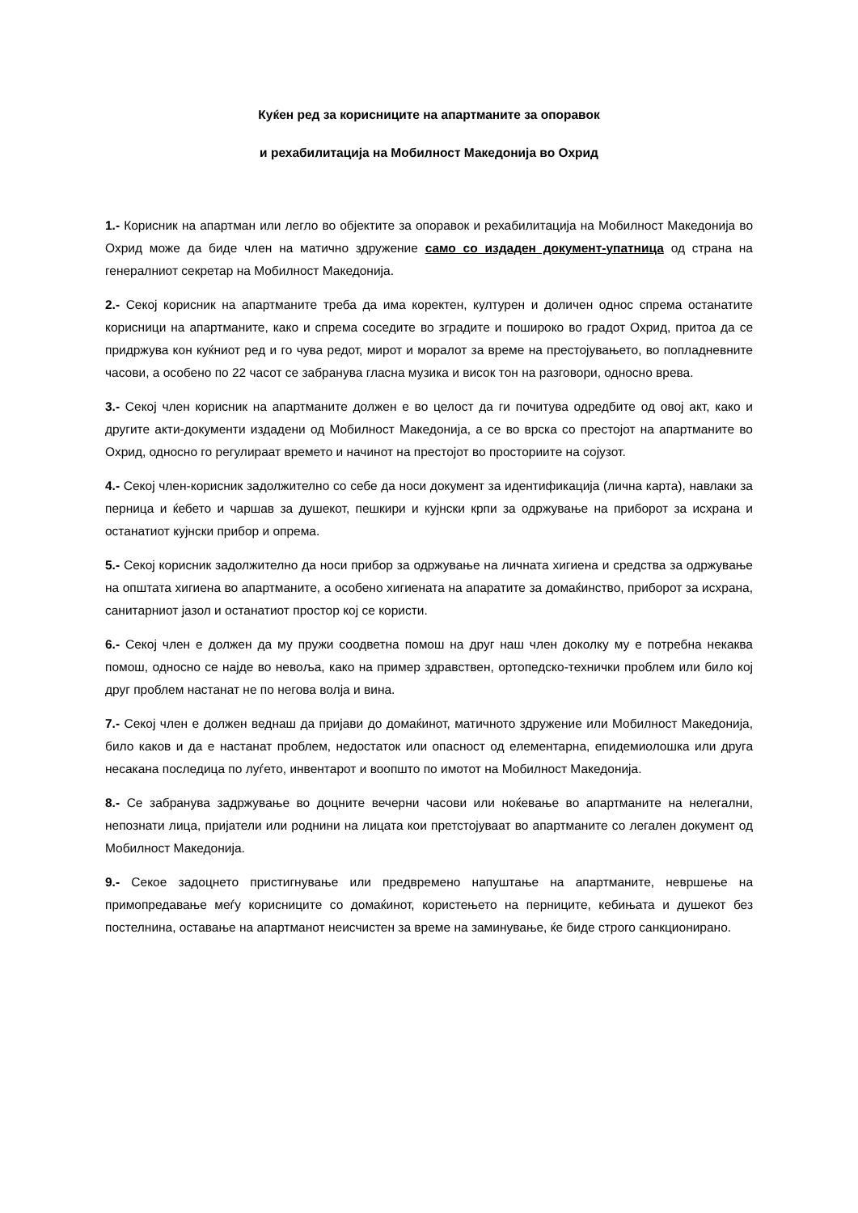Куќен ред за корисниците на апартманите за опоравок
и рехабилитација на Мобилност Македонија во Охрид
1.- Корисник на апартман или легло во објектите за опоравок и рехабилитација на Мобилност Македонија во Охрид може да биде член на матично здружение само со издаден документ-упатница од страна на генералниот секретар на Мобилност Македонија.
2.- Секој корисник на апартманите треба да има коректен, културен и доличен однос спрема останатите корисници на апартманите, како и спрема соседите во зградите и пошироко во градот Охрид, притоа да се придржува кон куќниот ред и го чува редот, мирот и моралот за време на престојувањето, во попладневните часови, а особено по 22 часот се забранува гласна музика и висок тон на разговори, односно врева.
3.- Секој член корисник на апартманите должен е во целост да ги почитува одредбите од овој акт, како и другите акти-документи издадени од Мобилност Македонија, а се во врска со престојот на апартманите во Охрид, односно го регулираат времето и начинот на престојот во просториите на сојузот.
4.- Секој член-корисник задолжително со себе да носи документ за идентификација (лична карта), навлаки за перница и ќебето и чаршав за душекот, пешкири и кујнски крпи за одржување на приборот за исхрана и останатиот кујнски прибор и опрема.
5.- Секој корисник задолжително да носи прибор за одржување на личната хигиена и средства за одржување на општата хигиена во апартманите, а особено хигиената на апаратите за домаќинство, приборот за исхрана, санитарниот јазол и останатиот простор кој се користи.
6.- Секој член е должен да му пружи соодветна помош на друг наш член доколку му е потребна некаква помош, односно се најде во невоља, како на пример здравствен, ортопедско-технички проблем или било кој друг проблем настанат не по негова волја и вина.
7.- Секој член е должен веднаш да пријави до домаќинот, матичното здружение или Мобилност Македонија, било каков и да е настанат проблем, недостаток или опасност од елементарна, епидемиолошка или друга несакана последица по луѓето, инвентарот и воопшто по имотот на Мобилност Македонија.
8.- Се забранува задржување во доцните вечерни часови или ноќевање во апартманите на нелегални, непознати лица, пријатели или роднини на лицата кои претстојуваат во апартманите со легален документ од Мобилност Македонија.
9.- Секое задоцнето пристигнување или предвремено напуштање на апартманите, невршење на примопредавање меѓу корисниците со домаќинот, користењето на перниците, кебињата и душекот без постелнина, оставање на апартманот неисчистен за време на заминување, ќе биде строго санкционирано.